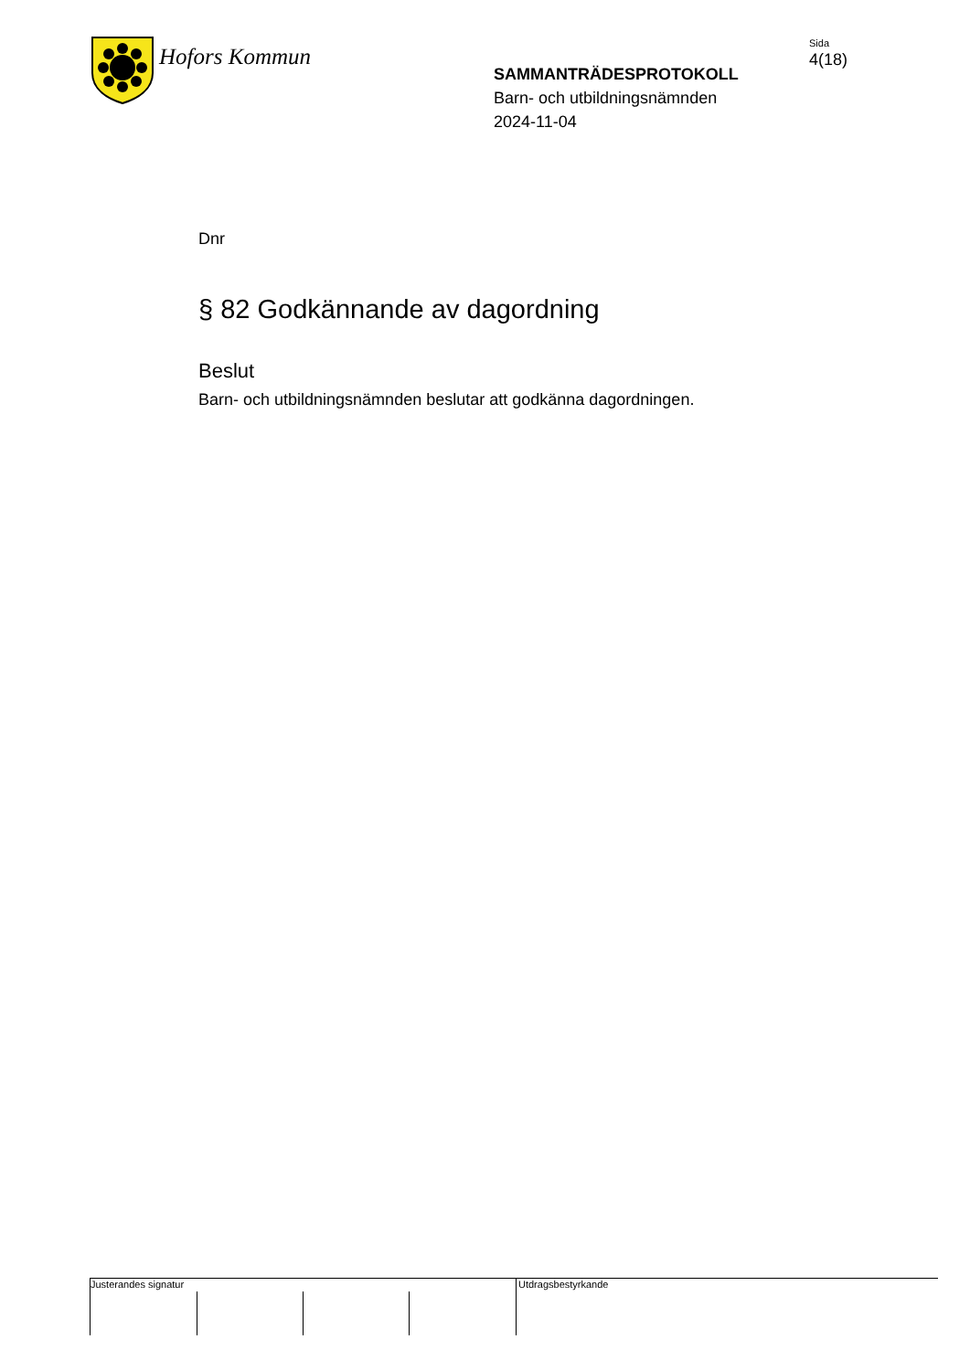Hofors Kommun
SAMMANTRÄDESPROTOKOLL
Barn- och utbildningsnämnden
2024-11-04
Sida
4(18)
Dnr
§ 82 Godkännande av dagordning
Beslut
Barn- och utbildningsnämnden beslutar att godkänna dagordningen.
Justerandes signatur
Utdragsbestyrkande